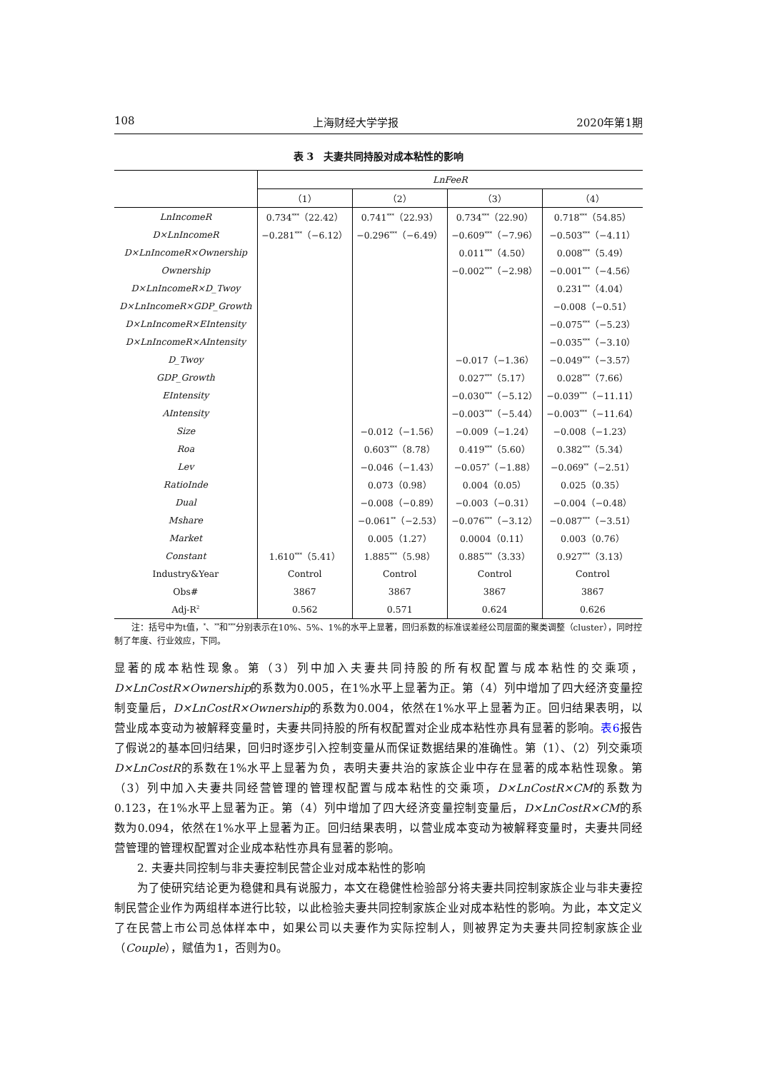108 上海财经大学学报 2020年第1期
表 3　夫妻共同持股对成本粘性的影响
| | LnFeeR | | | |
| --- | --- | --- | --- | --- |
| | （1） | （2） | （3） | （4） |
| LnIncomeR | 0.734<sup>***</sup>（22.42） | 0.741<sup>***</sup>（22.93） | 0.734<sup>***</sup>（22.90） | 0.718<sup>***</sup>（54.85） |
| D×LnIncomeR | −0.281<sup>***</sup>（−6.12） | −0.296<sup>***</sup>（−6.49） | −0.609<sup>***</sup>（−7.96） | −0.503<sup>***</sup>（−4.11） |
| D×LnIncomeR×Ownership | | | 0.011<sup>***</sup>（4.50） | 0.008<sup>***</sup>（5.49） |
| Ownership | | | −0.002<sup>***</sup>（−2.98） | −0.001<sup>***</sup>（−4.56） |
| D×LnIncomeR×D_Twoy | | | | 0.231<sup>***</sup>（4.04） |
| D×LnIncomeR×GDP_Growth | | | | −0.008（−0.51） |
| D×LnIncomeR×EIntensity | | | | −0.075<sup>***</sup>（−5.23） |
| D×LnIncomeR×AIntensity | | | | −0.035<sup>***</sup>（−3.10） |
| D_Twoy | | | −0.017（−1.36） | −0.049<sup>***</sup>（−3.57） |
| GDP_Growth | | | 0.027<sup>***</sup>（5.17） | 0.028<sup>***</sup>（7.66） |
| EIntensity | | | −0.030<sup>***</sup>（−5.12） | −0.039<sup>***</sup>（−11.11） |
| AIntensity | | | −0.003<sup>***</sup>（−5.44） | −0.003<sup>***</sup>（−11.64） |
| Size | | −0.012（−1.56） | −0.009（−1.24） | −0.008（−1.23） |
| Roa | | 0.603<sup>***</sup>（8.78） | 0.419<sup>***</sup>（5.60） | 0.382<sup>***</sup>（5.34） |
| Lev | | −0.046（−1.43） | −0.057<sup>*</sup>（−1.88） | −0.069<sup>**</sup>（−2.51） |
| RatioInde | | 0.073（0.98） | 0.004（0.05） | 0.025（0.35） |
| Dual | | −0.008（−0.89） | −0.003（−0.31） | −0.004（−0.48） |
| Mshare | | −0.061<sup>**</sup>（−2.53） | −0.076<sup>***</sup>（−3.12） | −0.087<sup>***</sup>（−3.51） |
| Market | | 0.005（1.27） | 0.0004（0.11） | 0.003（0.76） |
| Constant | 1.610<sup>***</sup>（5.41） | 1.885<sup>***</sup>（5.98） | 0.885<sup>***</sup>（3.33） | 0.927<sup>***</sup>（3.13） |
| Industry&Year | Control | Control | Control | Control |
| Obs# | 3867 | 3867 | 3867 | 3867 |
| Adj-R<sup>2</sup> | 0.562 | 0.571 | 0.624 | 0.626 |
　　注：括号中为t值，<sup>*</sup>、<sup>**</sup>和<sup>***</sup>分别表示在10%、5%、1%的水平上显著，回归系数的标准误差经公司层面的聚类调整（cluster），同时控制了年度、行业效应，下同。
显著的成本粘性现象。第（3）列中加入夫妻共同持股的所有权配置与成本粘性的交乘项，D×LnCostR×Ownership的系数为0.005，在1%水平上显著为正。第（4）列中增加了四大经济变量控制变量后，D×LnCostR×Ownership的系数为0.004，依然在1%水平上显著为正。回归结果表明，以营业成本变动为被解释变量时，夫妻共同持股的所有权配置对企业成本粘性亦具有显著的影响。表6报告了假说2的基本回归结果，回归时逐步引入控制变量从而保证数据结果的准确性。第（1）、（2）列交乘项D×LnCostR的系数在1%水平上显著为负，表明夫妻共治的家族企业中存在显著的成本粘性现象。第（3）列中加入夫妻共同经营管理的管理权配置与成本粘性的交乘项，D×LnCostR×CM的系数为0.123，在1%水平上显著为正。第（4）列中增加了四大经济变量控制变量后，D×LnCostR×CM的系数为0.094，依然在1%水平上显著为正。回归结果表明，以营业成本变动为被解释变量时，夫妻共同经营管理的管理权配置对企业成本粘性亦具有显著的影响。
2. 夫妻共同控制与非夫妻控制民营企业对成本粘性的影响
为了使研究结论更为稳健和具有说服力，本文在稳健性检验部分将夫妻共同控制家族企业与非夫妻控制民营企业作为两组样本进行比较，以此检验夫妻共同控制家族企业对成本粘性的影响。为此，本文定义了在民营上市公司总体样本中，如果公司以夫妻作为实际控制人，则被界定为夫妻共同控制家族企业（Couple），赋值为1，否则为0。